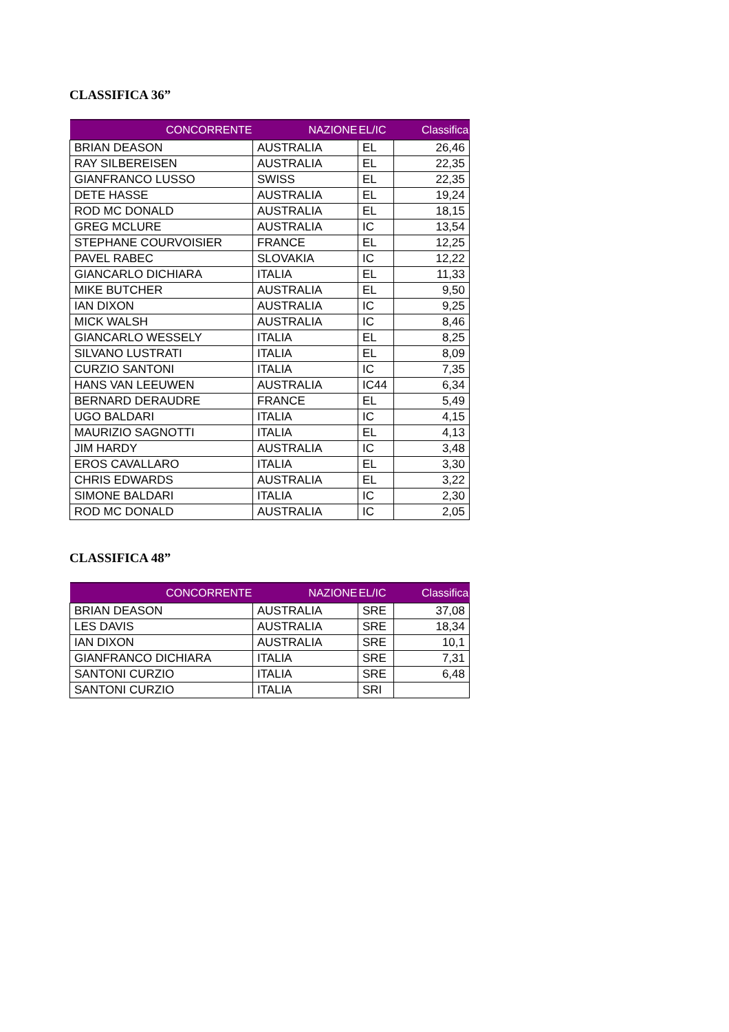CLASSIFICA 36”
| CONCORRENTE | NAZIONE | EL/IC | Classifica |
| --- | --- | --- | --- |
| BRIAN DEASON | AUSTRALIA | EL | 26,46 |
| RAY SILBEREISEN | AUSTRALIA | EL | 22,35 |
| GIANFRANCO LUSSO | SWISS | EL | 22,35 |
| DETE HASSE | AUSTRALIA | EL | 19,24 |
| ROD MC DONALD | AUSTRALIA | EL | 18,15 |
| GREG MCLURE | AUSTRALIA | IC | 13,54 |
| STEPHANE COURVOISIER | FRANCE | EL | 12,25 |
| PAVEL RABEC | SLOVAKIA | IC | 12,22 |
| GIANCARLO DICHIARA | ITALIA | EL | 11,33 |
| MIKE BUTCHER | AUSTRALIA | EL | 9,50 |
| IAN DIXON | AUSTRALIA | IC | 9,25 |
| MICK WALSH | AUSTRALIA | IC | 8,46 |
| GIANCARLO WESSELY | ITALIA | EL | 8,25 |
| SILVANO LUSTRATI | ITALIA | EL | 8,09 |
| CURZIO SANTONI | ITALIA | IC | 7,35 |
| HANS VAN LEEUWEN | AUSTRALIA | IC44 | 6,34 |
| BERNARD DERAUDRE | FRANCE | EL | 5,49 |
| UGO BALDARI | ITALIA | IC | 4,15 |
| MAURIZIO SAGNOTTI | ITALIA | EL | 4,13 |
| JIM HARDY | AUSTRALIA | IC | 3,48 |
| EROS CAVALLARO | ITALIA | EL | 3,30 |
| CHRIS EDWARDS | AUSTRALIA | EL | 3,22 |
| SIMONE BALDARI | ITALIA | IC | 2,30 |
| ROD MC DONALD | AUSTRALIA | IC | 2,05 |
CLASSIFICA 48”
| CONCORRENTE | NAZIONE | EL/IC | Classifica |
| --- | --- | --- | --- |
| BRIAN DEASON | AUSTRALIA | SRE | 37,08 |
| LES DAVIS | AUSTRALIA | SRE | 18,34 |
| IAN DIXON | AUSTRALIA | SRE | 10,1 |
| GIANFRANCO DICHIARA | ITALIA | SRE | 7,31 |
| SANTONI CURZIO | ITALIA | SRE | 6,48 |
| SANTONI CURZIO | ITALIA | SRI | |